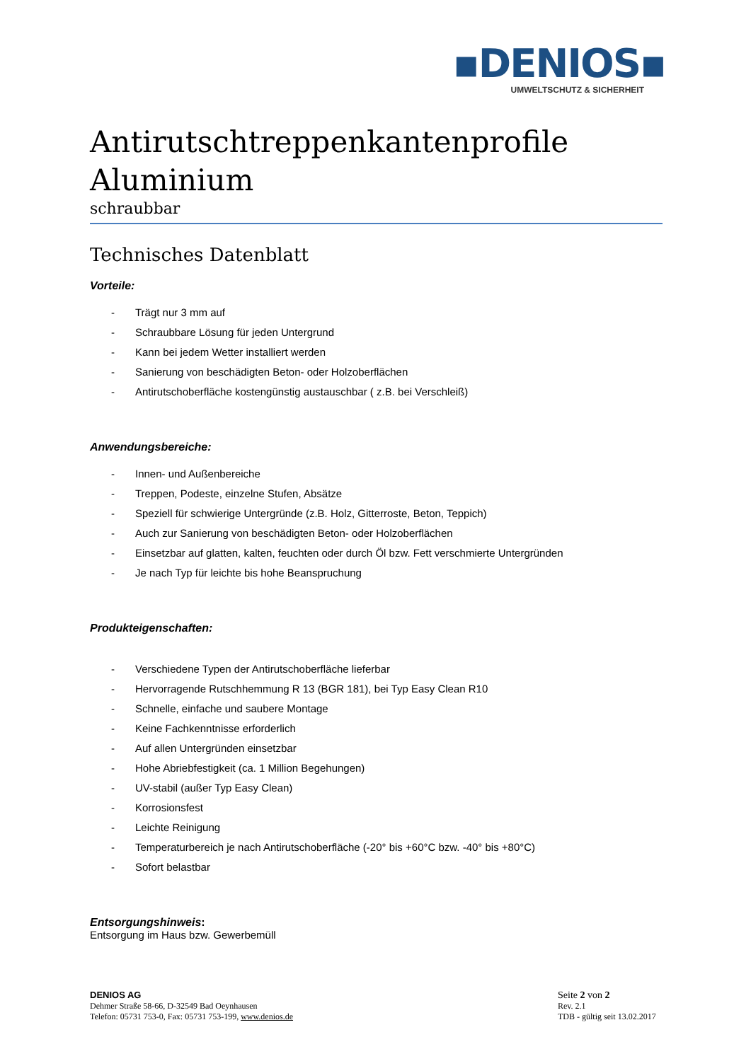▪DENIOS▪
UMWELTSCHUTZ & SICHERHEIT
Antirutschtreppenkantenprofile
Aluminium
schraubbar
Technisches Datenblatt
Vorteile:
- Trägt nur 3 mm auf
- Schraubbare Lösung für jeden Untergrund
- Kann bei jedem Wetter installiert werden
- Sanierung von beschädigten Beton- oder Holzoberflächen
- Antirutschoberfläche kostengünstig austauschbar ( z.B. bei Verschleiß)
Anwendungsbereiche:
- Innen- und Außenbereiche
- Treppen, Podeste, einzelne Stufen, Absätze
- Speziell für schwierige Untergründe (z.B. Holz, Gitterroste, Beton, Teppich)
- Auch zur Sanierung von beschädigten Beton- oder Holzoberflächen
- Einsetzbar auf glatten, kalten, feuchten oder durch Öl bzw. Fett verschmierte Untergründen
- Je nach Typ für leichte bis hohe Beanspruchung
Produkteigenschaften:
- Verschiedene Typen der Antirutschoberfläche lieferbar
- Hervorragende Rutschhemmung R 13 (BGR 181), bei Typ Easy Clean R10
- Schnelle, einfache und saubere Montage
- Keine Fachkenntnisse erforderlich
- Auf allen Untergründen einsetzbar
- Hohe Abriebfestigkeit (ca. 1 Million Begehungen)
- UV-stabil (außer Typ Easy Clean)
- Korrosionsfest
- Leichte Reinigung
- Temperaturbereich je nach Antirutschoberfläche (-20° bis +60°C bzw. -40° bis +80°C)
- Sofort belastbar
Entsorgungshinweis:
Entsorgung im Haus bzw. Gewerbemüll
DENIOS AG
Dehmer Straße 58-66, D-32549 Bad Oeynhausen
Telefon: 05731 753-0, Fax: 05731 753-199, www.denios.de
Seite 2 von 2
Rev. 2.1
TDB - gültig seit 13.02.2017